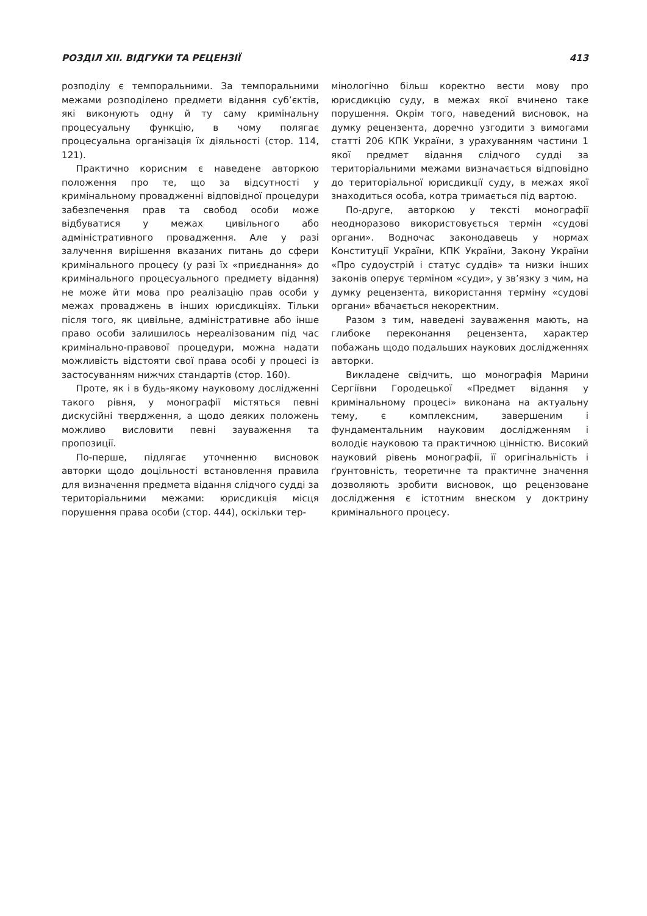РОЗДІЛ XII. ВІДГУКИ ТА РЕЦЕНЗІЇ 413
розподілу є темпоральними. За темпоральними межами розподілено предмети відання суб’єктів, які виконують одну й ту саму кримінальну процесуальну функцію, в чому полягає процесуальна організація їх діяльності (стор. 114, 121).
Практично корисним є наведене авторкою положення про те, що за відсутності у кримінальному провадженні відповідної процедури забезпечення прав та свобод особи може відбуватися у межах цивільного або адміністративного провадження. Але у разі залучення вирішення вказаних питань до сфери кримінального процесу (у разі їх «приєднання» до кримінального процесуального предмету відання) не може йти мова про реалізацію прав особи у межах проваджень в інших юрисдикціях. Тільки після того, як цивільне, адміністративне або інше право особи залишилось нереалізованим під час кримінально-правової процедури, можна надати можливість відстояти свої права особі у процесі із застосуванням нижчих стандартів (стор. 160).
Проте, як і в будь-якому науковому дослідженні такого рівня, у монографії містяться певні дискусійні твердження, а щодо деяких положень можливо висловити певні зауваження та пропозиції.
По-перше, підлягає уточненню висновок авторки щодо доцільності встановлення правила для визначення предмета відання слідчого судді за територіальними межами: юрисдикція місця порушення права особи (стор. 444), оскільки тер-
мінологічно більш коректно вести мову про юрисдикцію суду, в межах якої вчинено таке порушення. Окрім того, наведений висновок, на думку рецензента, доречно узгодити з вимогами статті 206 КПК України, з урахуванням частини 1 якої предмет відання слідчого судді за територіальними межами визначається відповідно до територіальної юрисдикції суду, в межах якої знаходиться особа, котра тримається під вартою.
По-друге, авторкою у тексті монографії неодноразово використовується термін «судові органи». Водночас законодавець у нормах Конституції України, КПК України, Закону України «Про судоустрій і статус суддів» та низки інших законів оперує терміном «суди», у зв’язку з чим, на думку рецензента, використання терміну «судові органи» вбачається некоректним.
Разом з тим, наведені зауваження мають, на глибоке переконання рецензента, характер побажань щодо подальших наукових дослідженнях авторки.
Викладене свідчить, що монографія Марини Сергіївни Городецької «Предмет відання у кримінальному процесі» виконана на актуальну тему, є комплексним, завершеним і фундаментальним науковим дослідженням і володіє науковою та практичною цінністю. Високий науковий рівень монографії, її оригінальність і ґрунтовність, теоретичне та практичне значення дозволяють зробити висновок, що рецензоване дослідження є істотним внеском у доктрину кримінального процесу.